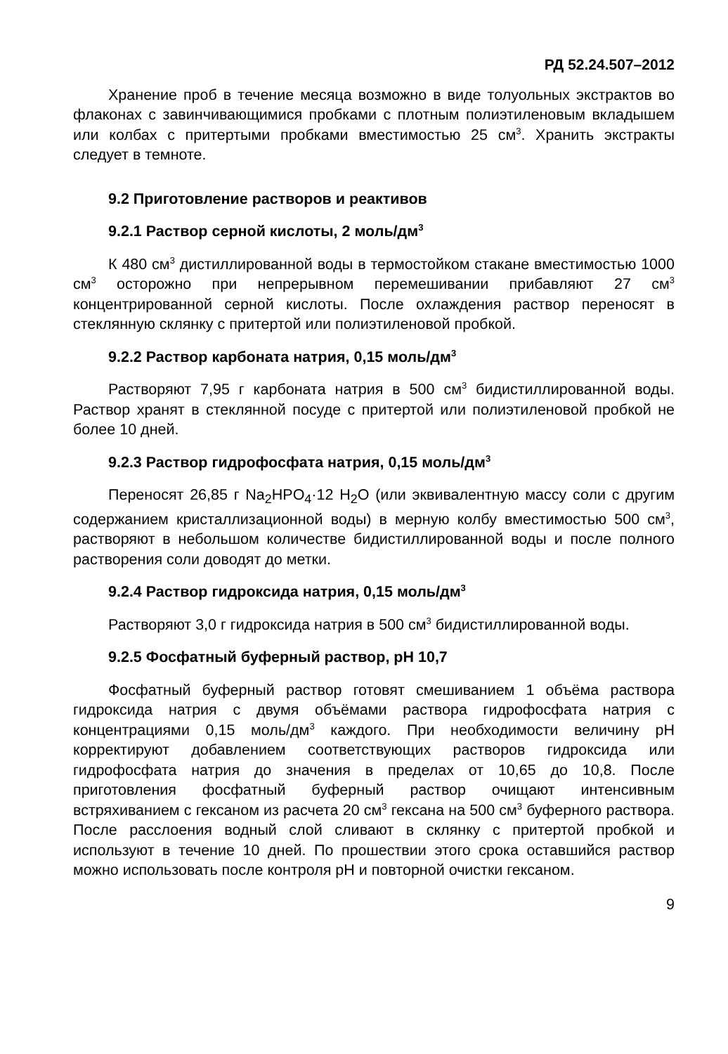РД 52.24.507–2012
Хранение проб в течение месяца возможно в виде толуольных экстрактов во флаконах с завинчивающимися пробками с плотным полиэтиленовым вкладышем или колбах с притертыми пробками вместимостью 25 см<sup>3</sup>. Хранить экстракты следует в темноте.
9.2 Приготовление растворов и реактивов
9.2.1 Раствор серной кислоты, 2 моль/дм<sup>3</sup>
К 480 см<sup>3</sup> дистиллированной воды в термостойком стакане вместимостью 1000 см<sup>3</sup> осторожно при непрерывном перемешивании прибавляют 27 см<sup>3</sup> концентрированной серной кислоты. После охлаждения раствор переносят в стеклянную склянку с притертой или полиэтиленовой пробкой.
9.2.2 Раствор карбоната натрия, 0,15 моль/дм<sup>3</sup>
Растворяют 7,95 г карбоната натрия в 500 см<sup>3</sup> бидистиллированной воды. Раствор хранят в стеклянной посуде с притертой или полиэтиленовой пробкой не более 10 дней.
9.2.3 Раствор гидрофосфата натрия, 0,15 моль/дм<sup>3</sup>
Переносят 26,85 г Na<sub>2</sub>HPO<sub>4</sub>·12 H<sub>2</sub>O (или эквивалентную массу соли с другим содержанием кристаллизационной воды) в мерную колбу вместимостью 500 см<sup>3</sup>, растворяют в небольшом количестве бидистиллированной воды и после полного растворения соли доводят до метки.
9.2.4 Раствор гидроксида натрия, 0,15 моль/дм<sup>3</sup>
Растворяют 3,0 г гидроксида натрия в 500 см<sup>3</sup> бидистиллированной воды.
9.2.5 Фосфатный буферный раствор, pH 10,7
Фосфатный буферный раствор готовят смешиванием 1 объёма раствора гидроксида натрия с двумя объёмами раствора гидрофосфата натрия с концентрациями 0,15 моль/дм<sup>3</sup> каждого. При необходимости величину pH корректируют добавлением соответствующих растворов гидроксида или гидрофосфата натрия до значения в пределах от 10,65 до 10,8. После приготовления фосфатный буферный раствор очищают интенсивным встряхиванием с гексаном из расчета 20 см<sup>3</sup> гексана на 500 см<sup>3</sup> буферного раствора. После расслоения водный слой сливают в склянку с притертой пробкой и используют в течение 10 дней. По прошествии этого срока оставшийся раствор можно использовать после контроля pH и повторной очистки гексаном.
9